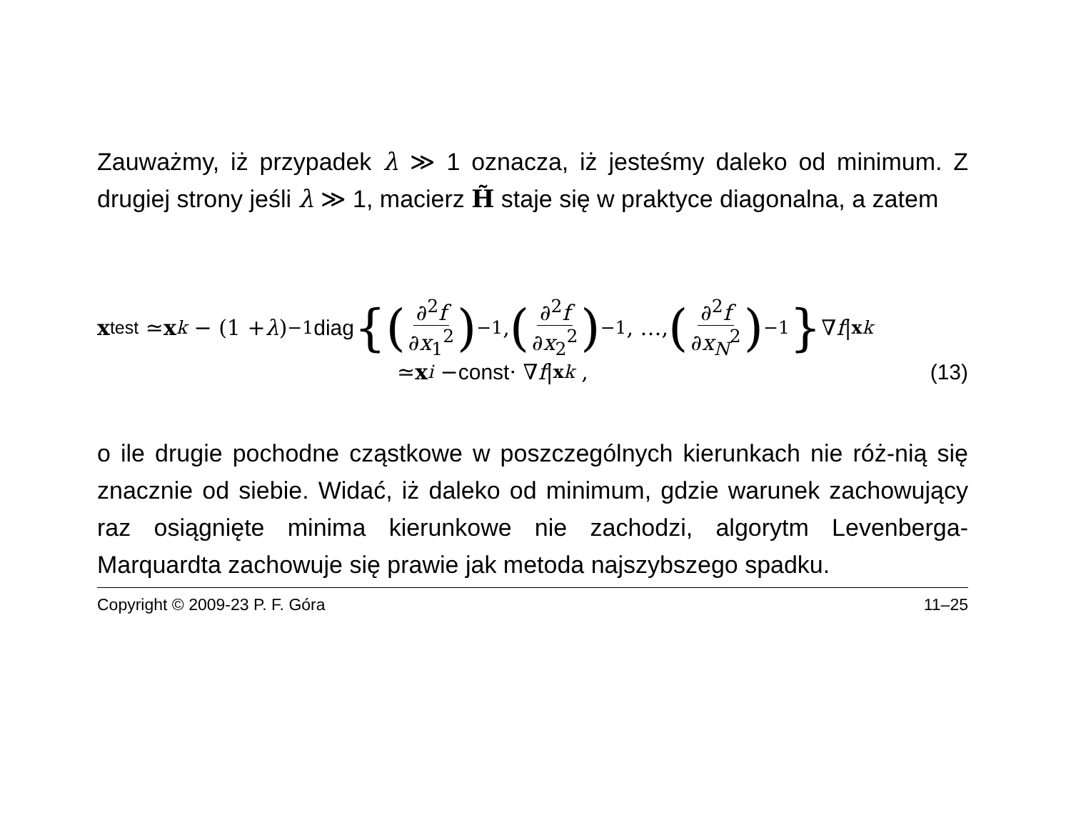Zauważmy, iż przypadek λ ≫ 1 oznacza, iż jesteśmy daleko od minimum. Z drugiej strony jeśli λ ≫ 1, macierz H̃ staje się w praktyce diagonalna, a zatem
x<sub>test</sub> ≃ x<sub>k</sub> − (1 + λ)<sup>−1</sup> diag {(∂<sup>2</sup>f ∂x<sub>1</sub><sup>2</sup>)<sup>−1</sup>, (∂<sup>2</sup>f ∂x<sub>2</sub><sup>2</sup>)<sup>−1</sup>, …, (∂<sup>2</sup>f ∂x<sub>N</sub><sup>2</sup>)<sup>−1</sup> } ∇ f |<sub>xk</sub>
≃ x<sub>i</sub> − const · ∇ f |<sub>xk</sub> , (13)
o ile drugie pochodne cząstkowe w poszczególnych kierunkach nie róż-nią się znacznie od siebie. Widać, iż daleko od minimum, gdzie warunek zachowujący raz osiągnięte minima kierunkowe nie zachodzi, algorytm Levenberga-Marquardta zachowuje się prawie jak metoda najszybszego spadku.
Copyright © 2009-23 P. F. Góra 11–25